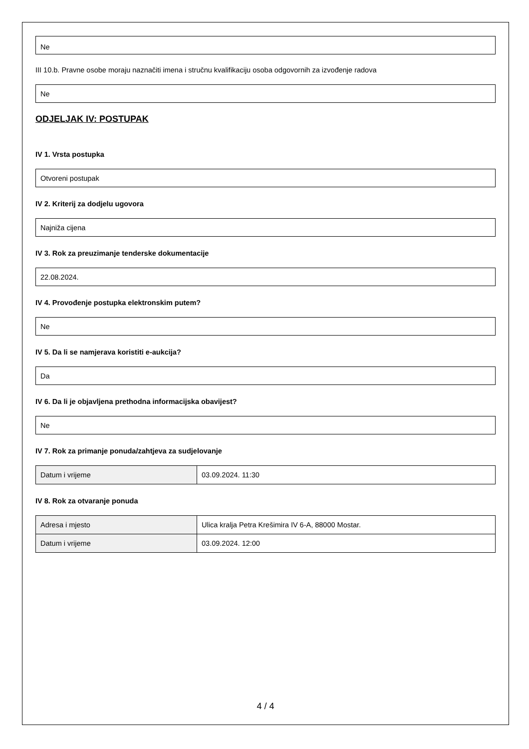Ne
III 10.b. Pravne osobe moraju naznačiti imena i stručnu kvalifikaciju osoba odgovornih za izvođenje radova
Ne
ODJELJAK IV: POSTUPAK
IV 1. Vrsta postupka
Otvoreni postupak
IV 2. Kriterij za dodjelu ugovora
Najniža cijena
IV 3. Rok za preuzimanje tenderske dokumentacije
22.08.2024.
IV 4. Provođenje postupka elektronskim putem?
Ne
IV 5. Da li se namjerava koristiti e-aukcija?
Da
IV 6. Da li je objavljena prethodna informacijska obavijest?
Ne
IV 7. Rok za primanje ponuda/zahtjeva za sudjelovanje
| Datum i vrijeme | 03.09.2024. 11:30 |
IV 8. Rok za otvaranje ponuda
| Adresa i mjesto | Ulica kralja Petra Krešimira IV 6-A, 88000 Mostar. |
| Datum i vrijeme | 03.09.2024. 12:00 |
4 / 4